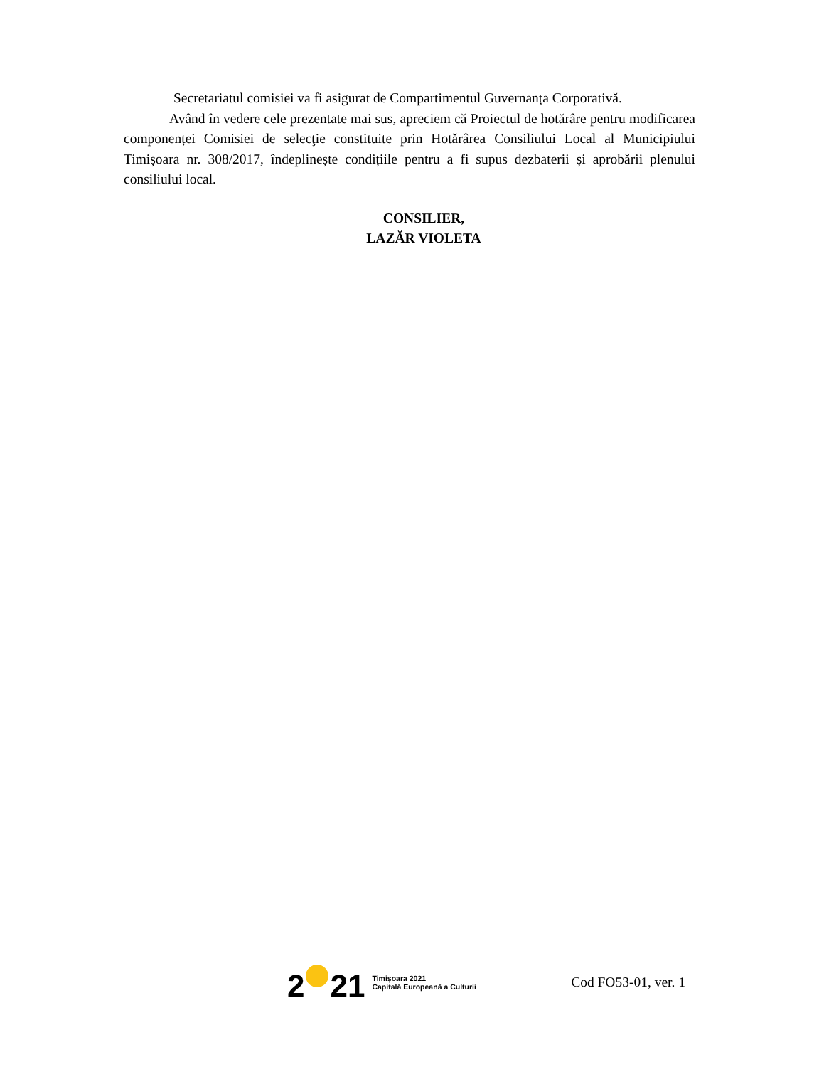Secretariatul comisiei va fi asigurat de Compartimentul Guvernanța Corporativă.
Având în vedere cele prezentate mai sus, apreciem că Proiectul de hotărâre pentru modificarea componenței Comisiei de selecţie constituite prin Hotărârea Consiliului Local al Municipiului Timișoara nr. 308/2017, îndeplinește condițiile pentru a fi supus dezbaterii și aprobării plenului consiliului local.
CONSILIER,
LAZĂR VIOLETA
2
21
Timișoara 2021
Capitală Europeană a Culturii
Cod FO53-01, ver. 1